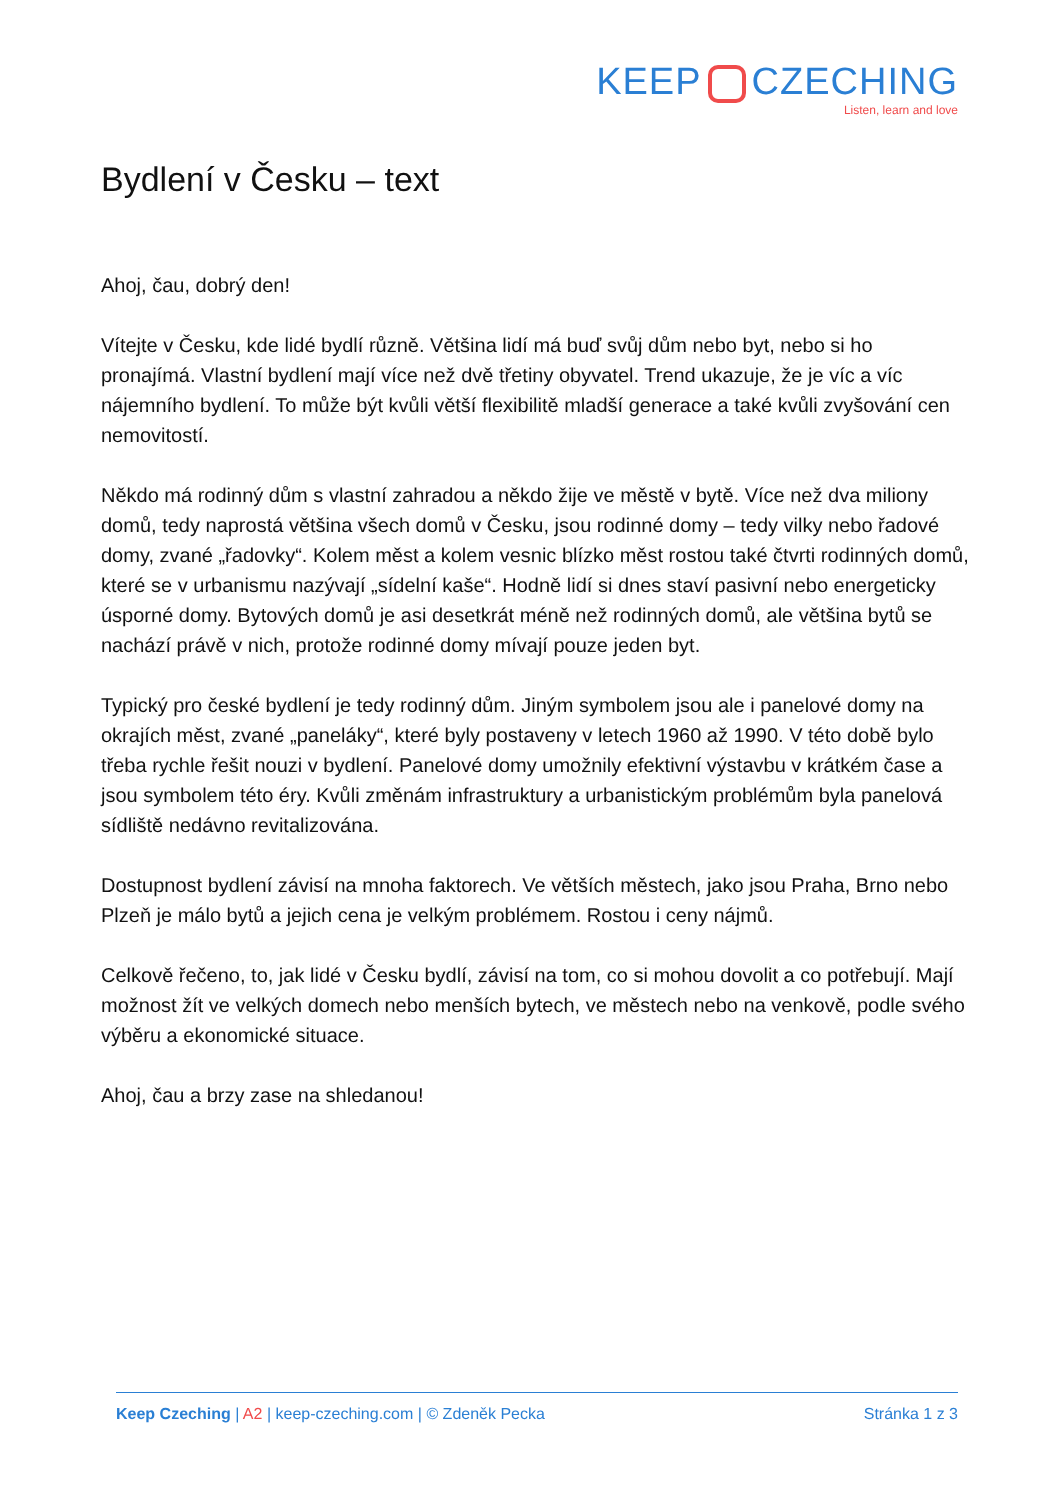KEEP CZECHING
Listen, learn and love
Bydlení v Česku – text
Ahoj, čau, dobrý den!
Vítejte v Česku, kde lidé bydlí různě. Většina lidí má buď svůj dům nebo byt, nebo si ho pronajímá. Vlastní bydlení mají více než dvě třetiny obyvatel. Trend ukazuje, že je víc a víc nájemního bydlení. To může být kvůli větší flexibilitě mladší generace a také kvůli zvyšování cen nemovitostí.
Někdo má rodinný dům s vlastní zahradou a někdo žije ve městě v bytě. Více než dva miliony domů, tedy naprostá většina všech domů v Česku, jsou rodinné domy – tedy vilky nebo řadové domy, zvané „řadovky“. Kolem měst a kolem vesnic blízko měst rostou také čtvrti rodinných domů, které se v urbanismu nazývají „sídelní kaše“. Hodně lidí si dnes staví pasivní nebo energeticky úsporné domy. Bytových domů je asi desetkrát méně než rodinných domů, ale většina bytů se nachází právě v nich, protože rodinné domy mívají pouze jeden byt.
Typický pro české bydlení je tedy rodinný dům. Jiným symbolem jsou ale i panelové domy na okrajích měst, zvané „paneláky“, které byly postaveny v letech 1960 až 1990. V této době bylo třeba rychle řešit nouzi v bydlení. Panelové domy umožnily efektivní výstavbu v krátkém čase a jsou symbolem této éry. Kvůli změnám infrastruktury a urbanistickým problémům byla panelová sídliště nedávno revitalizována.
Dostupnost bydlení závisí na mnoha faktorech. Ve větších městech, jako jsou Praha, Brno nebo Plzeň je málo bytů a jejich cena je velkým problémem. Rostou i ceny nájmů.
Celkově řečeno, to, jak lidé v Česku bydlí, závisí na tom, co si mohou dovolit a co potřebují. Mají možnost žít ve velkých domech nebo menších bytech, ve městech nebo na venkově, podle svého výběru a ekonomické situace.
Ahoj, čau a brzy zase na shledanou!
Keep Czeching | A2 | keep-czeching.com | © Zdeněk Pecka Stránka 1 z 3